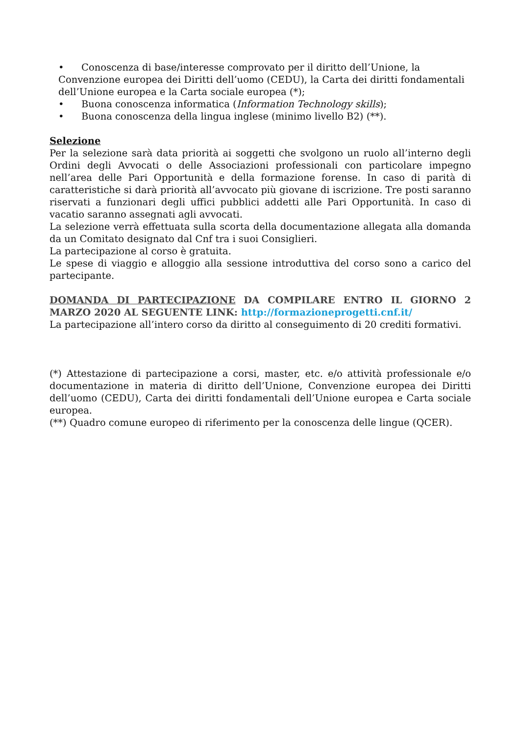• Conoscenza di base/interesse comprovato per il diritto dell’Unione, la Convenzione europea dei Diritti dell’uomo (CEDU), la Carta dei diritti fondamentali dell’Unione europea e la Carta sociale europea (*);
• Buona conoscenza informatica (Information Technology skills);
• Buona conoscenza della lingua inglese (minimo livello B2) (**).
Selezione
Per la selezione sarà data priorità ai soggetti che svolgono un ruolo all’interno degli Ordini degli Avvocati o delle Associazioni professionali con particolare impegno nell’area delle Pari Opportunità e della formazione forense. In caso di parità di caratteristiche si darà priorità all’avvocato più giovane di iscrizione. Tre posti saranno riservati a funzionari degli uffici pubblici addetti alle Pari Opportunità. In caso di vacatio saranno assegnati agli avvocati.
La selezione verrà effettuata sulla scorta della documentazione allegata alla domanda da un Comitato designato dal Cnf tra i suoi Consiglieri.
La partecipazione al corso è gratuita.
Le spese di viaggio e alloggio alla sessione introduttiva del corso sono a carico del partecipante.
DOMANDA DI PARTECIPAZIONE DA COMPILARE ENTRO IL GIORNO 2 MARZO 2020 AL SEGUENTE LINK: http://formazioneprogetti.cnf.it/
La partecipazione all’intero corso da diritto al conseguimento di 20 crediti formativi.
(*) Attestazione di partecipazione a corsi, master, etc. e/o attività professionale e/o documentazione in materia di diritto dell’Unione, Convenzione europea dei Diritti dell’uomo (CEDU), Carta dei diritti fondamentali dell’Unione europea e Carta sociale europea.
(**) Quadro comune europeo di riferimento per la conoscenza delle lingue (QCER).